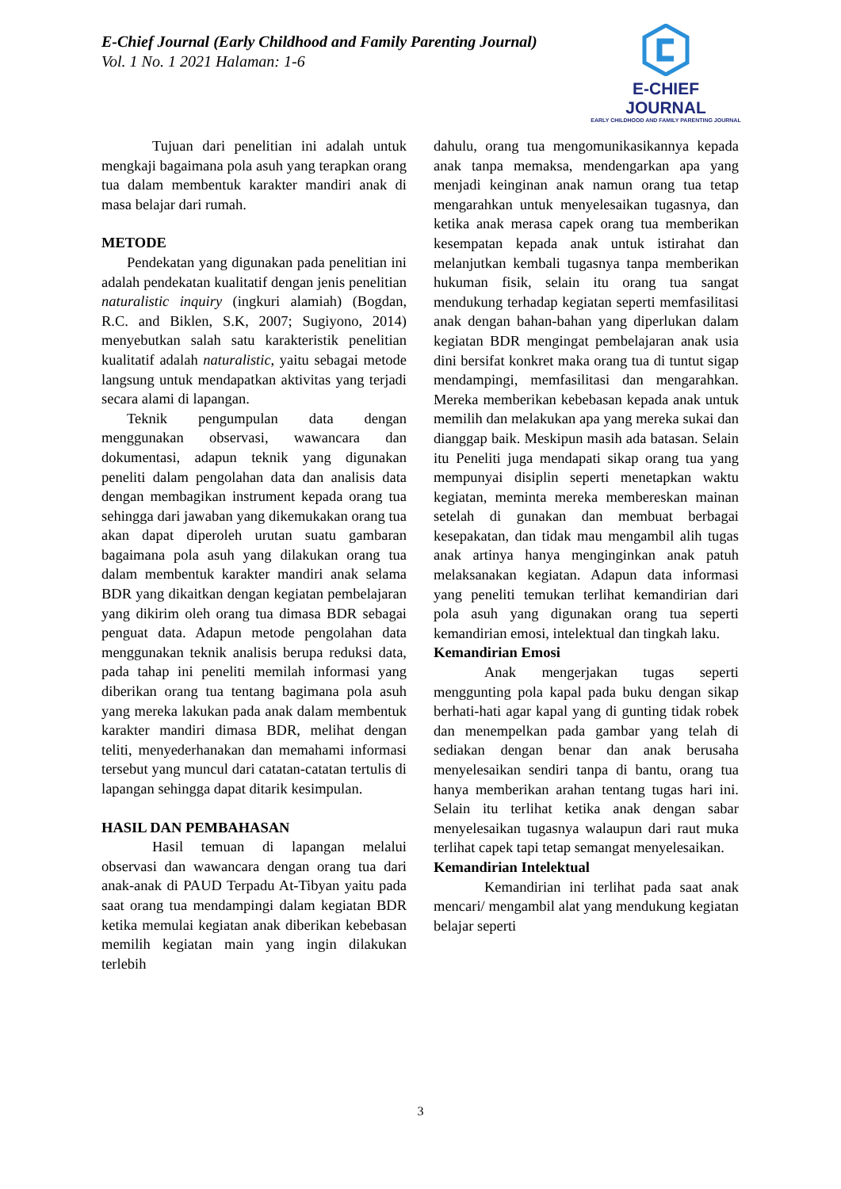E-Chief Journal (Early Childhood and Family Parenting Journal)
Vol. 1 No. 1 2021 Halaman: 1-6
E-CHIEF JOURNAL
EARLY CHILDHOOD AND FAMILY PARENTING JOURNAL
Tujuan dari penelitian ini adalah untuk mengkaji bagaimana pola asuh yang terapkan orang tua dalam membentuk karakter mandiri anak di masa belajar dari rumah.
METODE
Pendekatan yang digunakan pada penelitian ini adalah pendekatan kualitatif dengan jenis penelitian naturalistic inquiry (ingkuri alamiah) (Bogdan, R.C. and Biklen, S.K, 2007; Sugiyono, 2014) menyebutkan salah satu karakteristik penelitian kualitatif adalah naturalistic, yaitu sebagai metode langsung untuk mendapatkan aktivitas yang terjadi secara alami di lapangan.
Teknik pengumpulan data dengan menggunakan observasi, wawancara dan dokumentasi, adapun teknik yang digunakan peneliti dalam pengolahan data dan analisis data dengan membagikan instrument kepada orang tua sehingga dari jawaban yang dikemukakan orang tua akan dapat diperoleh urutan suatu gambaran bagaimana pola asuh yang dilakukan orang tua dalam membentuk karakter mandiri anak selama BDR yang dikaitkan dengan kegiatan pembelajaran yang dikirim oleh orang tua dimasa BDR sebagai penguat data. Adapun metode pengolahan data menggunakan teknik analisis berupa reduksi data, pada tahap ini peneliti memilah informasi yang diberikan orang tua tentang bagimana pola asuh yang mereka lakukan pada anak dalam membentuk karakter mandiri dimasa BDR, melihat dengan teliti, menyederhanakan dan memahami informasi tersebut yang muncul dari catatan-catatan tertulis di lapangan sehingga dapat ditarik kesimpulan.
HASIL DAN PEMBAHASAN
Hasil temuan di lapangan melalui observasi dan wawancara dengan orang tua dari anak-anak di PAUD Terpadu At-Tibyan yaitu pada saat orang tua mendampingi dalam kegiatan BDR ketika memulai kegiatan anak diberikan kebebasan memilih kegiatan main yang ingin dilakukan terlebih
dahulu, orang tua mengomunikasikannya kepada anak tanpa memaksa, mendengarkan apa yang menjadi keinginan anak namun orang tua tetap mengarahkan untuk menyelesaikan tugasnya, dan ketika anak merasa capek orang tua memberikan kesempatan kepada anak untuk istirahat dan melanjutkan kembali tugasnya tanpa memberikan hukuman fisik, selain itu orang tua sangat mendukung terhadap kegiatan seperti memfasilitasi anak dengan bahan-bahan yang diperlukan dalam kegiatan BDR mengingat pembelajaran anak usia dini bersifat konkret maka orang tua di tuntut sigap mendampingi, memfasilitasi dan mengarahkan. Mereka memberikan kebebasan kepada anak untuk memilih dan melakukan apa yang mereka sukai dan dianggap baik. Meskipun masih ada batasan. Selain itu Peneliti juga mendapati sikap orang tua yang mempunyai disiplin seperti menetapkan waktu kegiatan, meminta mereka membereskan mainan setelah di gunakan dan membuat berbagai kesepakatan, dan tidak mau mengambil alih tugas anak artinya hanya menginginkan anak patuh melaksanakan kegiatan. Adapun data informasi yang peneliti temukan terlihat kemandirian dari pola asuh yang digunakan orang tua seperti kemandirian emosi, intelektual dan tingkah laku.
Kemandirian Emosi
Anak mengerjakan tugas seperti menggunting pola kapal pada buku dengan sikap berhati-hati agar kapal yang di gunting tidak robek dan menempelkan pada gambar yang telah di sediakan dengan benar dan anak berusaha menyelesaikan sendiri tanpa di bantu, orang tua hanya memberikan arahan tentang tugas hari ini. Selain itu terlihat ketika anak dengan sabar menyelesaikan tugasnya walaupun dari raut muka terlihat capek tapi tetap semangat menyelesaikan.
Kemandirian Intelektual
Kemandirian ini terlihat pada saat anak mencari/ mengambil alat yang mendukung kegiatan belajar seperti
3